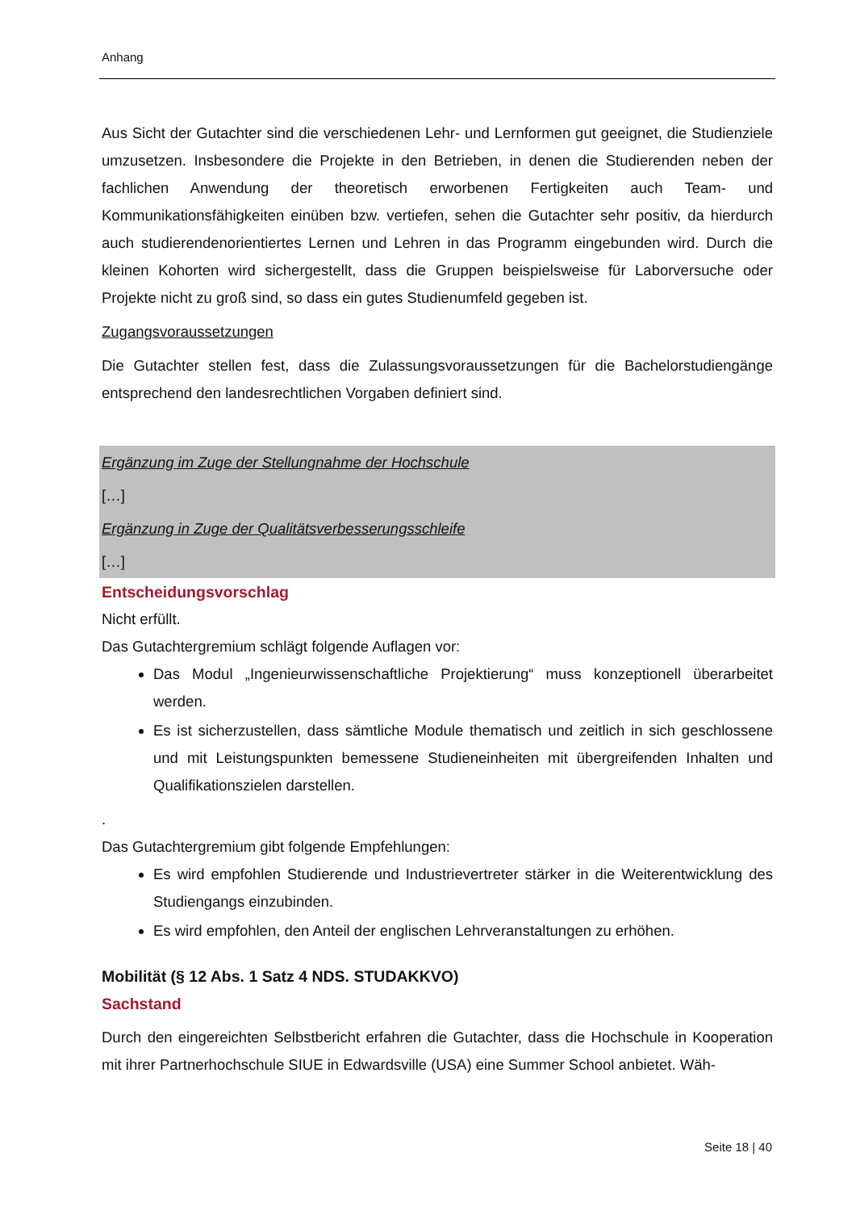Anhang
Aus Sicht der Gutachter sind die verschiedenen Lehr- und Lernformen gut geeignet, die Studienziele umzusetzen. Insbesondere die Projekte in den Betrieben, in denen die Studierenden neben der fachlichen Anwendung der theoretisch erworbenen Fertigkeiten auch Team- und Kommunikationsfähigkeiten einüben bzw. vertiefen, sehen die Gutachter sehr positiv, da hierdurch auch studierendenorientiertes Lernen und Lehren in das Programm eingebunden wird. Durch die kleinen Kohorten wird sichergestellt, dass die Gruppen beispielsweise für Laborversuche oder Projekte nicht zu groß sind, so dass ein gutes Studienumfeld gegeben ist.
Zugangsvoraussetzungen
Die Gutachter stellen fest, dass die Zulassungsvoraussetzungen für die Bachelorstudiengänge entsprechend den landesrechtlichen Vorgaben definiert sind.
Ergänzung im Zuge der Stellungnahme der Hochschule
[…]
Ergänzung in Zuge der Qualitätsverbesserungsschleife
[…]
Entscheidungsvorschlag
Nicht erfüllt.
Das Gutachtergremium schlägt folgende Auflagen vor:
Das Modul „Ingenieurwissenschaftliche Projektierung“ muss konzeptionell überarbeitet werden.
Es ist sicherzustellen, dass sämtliche Module thematisch und zeitlich in sich geschlossene und mit Leistungspunkten bemessene Studieneinheiten mit übergreifenden Inhalten und Qualifikationszielen darstellen.
.
Das Gutachtergremium gibt folgende Empfehlungen:
Es wird empfohlen Studierende und Industrievertreter stärker in die Weiterentwicklung des Studiengangs einzubinden.
Es wird empfohlen, den Anteil der englischen Lehrveranstaltungen zu erhöhen.
Mobilität (§ 12 Abs. 1 Satz 4 NDS. STUDAKKVO)
Sachstand
Durch den eingereichten Selbstbericht erfahren die Gutachter, dass die Hochschule in Kooperation mit ihrer Partnerhochschule SIUE in Edwardsville (USA) eine Summer School anbietet. Wäh-
Seite 18 | 40